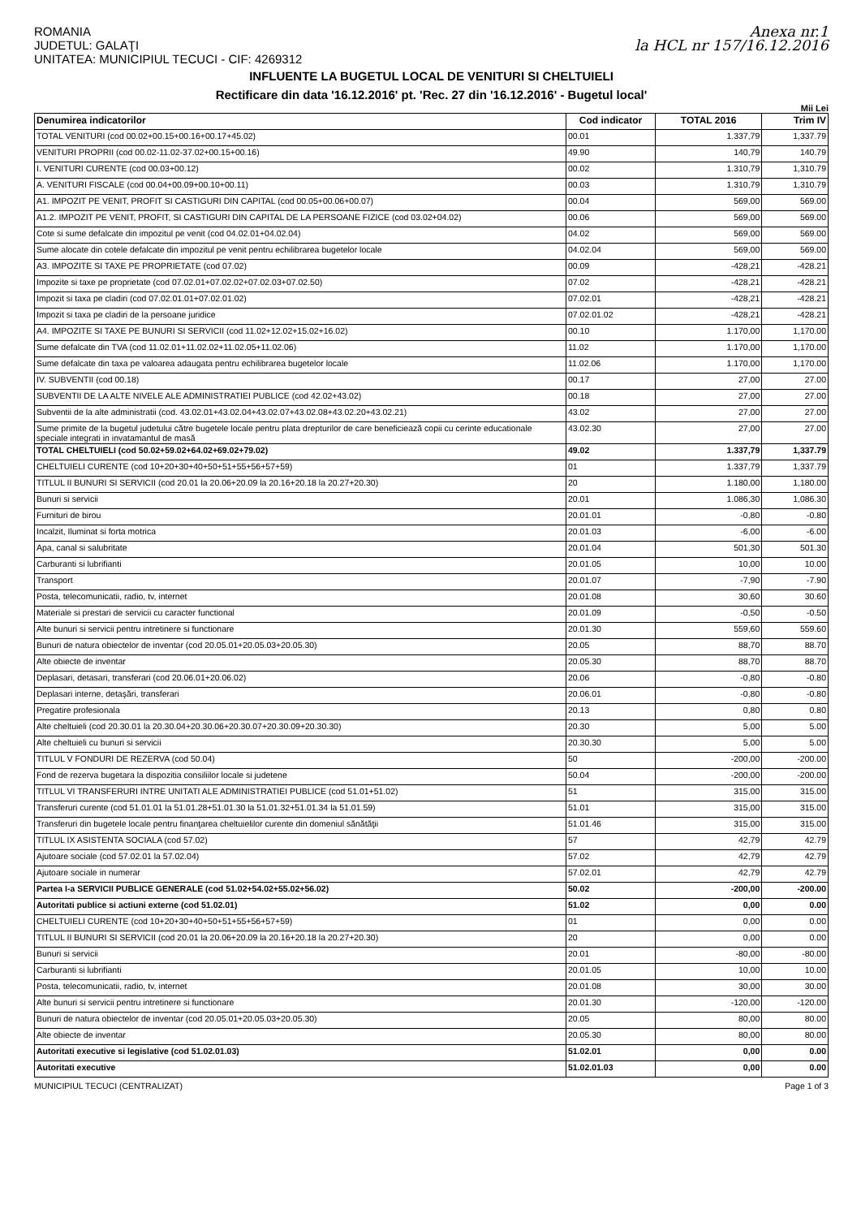ROMANIA
JUDETUL: GALAŢI
UNITATEA: MUNICIPIUL TECUCI - CIF: 4269312
Anexa nr.1
la HCL nr 157/16.12.2016
INFLUENTE LA BUGETUL LOCAL DE VENITURI SI CHELTUIELI
Rectificare din data '16.12.2016' pt. 'Rec. 27 din '16.12.2016' - Bugetul local'
Mii Lei
| Denumirea indicatorilor | Cod indicator | TOTAL 2016 | Trim IV |
| --- | --- | --- | --- |
| TOTAL VENITURI (cod 00.02+00.15+00.16+00.17+45.02) | 00.01 | 1.337,79 | 1,337.79 |
| VENITURI PROPRII (cod 00.02-11.02-37.02+00.15+00.16) | 49.90 | 140,79 | 140.79 |
| I. VENITURI CURENTE (cod 00.03+00.12) | 00.02 | 1.310,79 | 1,310.79 |
| A. VENITURI FISCALE (cod 00.04+00.09+00.10+00.11) | 00.03 | 1.310,79 | 1,310.79 |
| A1. IMPOZIT PE VENIT, PROFIT SI CASTIGURI DIN CAPITAL (cod 00.05+00.06+00.07) | 00.04 | 569,00 | 569.00 |
| A1.2. IMPOZIT PE VENIT, PROFIT, SI CASTIGURI DIN CAPITAL DE LA PERSOANE FIZICE (cod 03.02+04.02) | 00.06 | 569,00 | 569.00 |
| Cote si sume defalcate din impozitul pe venit (cod 04.02.01+04.02.04) | 04.02 | 569,00 | 569.00 |
| Sume alocate din cotele defalcate din impozitul pe venit pentru echilibrarea bugetelor locale | 04.02.04 | 569,00 | 569.00 |
| A3. IMPOZITE SI TAXE PE PROPRIETATE (cod 07.02) | 00.09 | -428,21 | -428.21 |
| Impozite si taxe pe proprietate (cod 07.02.01+07.02.02+07.02.03+07.02.50) | 07.02 | -428,21 | -428.21 |
| Impozit si taxa pe cladiri (cod 07.02.01.01+07.02.01.02) | 07.02.01 | -428,21 | -428.21 |
| Impozit si taxa pe cladiri de la persoane juridice | 07.02.01.02 | -428,21 | -428.21 |
| A4. IMPOZITE SI TAXE PE BUNURI SI SERVICII (cod 11.02+12.02+15.02+16.02) | 00.10 | 1.170,00 | 1,170.00 |
| Sume defalcate din TVA (cod 11.02.01+11.02.02+11.02.05+11.02.06) | 11.02 | 1.170,00 | 1,170.00 |
| Sume defalcate din taxa pe valoarea adaugata pentru echilibrarea bugetelor locale | 11.02.06 | 1.170,00 | 1,170.00 |
| IV. SUBVENTII (cod 00.18) | 00.17 | 27,00 | 27.00 |
| SUBVENTII DE LA ALTE NIVELE ALE ADMINISTRATIEI PUBLICE (cod 42.02+43.02) | 00.18 | 27,00 | 27.00 |
| Subventii de la alte administratii (cod. 43.02.01+43.02.04+43.02.07+43.02.08+43.02.20+43.02.21) | 43.02 | 27,00 | 27.00 |
| Sume primite de la bugetul judetului către bugetele locale pentru plata drepturilor de care beneficiează copii cu cerinte educationale speciale integrati in invatamantul de masă | 43.02.30 | 27,00 | 27.00 |
| TOTAL CHELTUIELI (cod 50.02+59.02+64.02+69.02+79.02) | 49.02 | 1.337,79 | 1,337.79 |
| CHELTUIELI CURENTE (cod 10+20+30+40+50+51+55+56+57+59) | 01 | 1.337,79 | 1,337.79 |
| TITLUL II BUNURI SI SERVICII (cod 20.01 la 20.06+20.09 la 20.16+20.18 la 20.27+20.30) | 20 | 1.180,00 | 1,180.00 |
| Bunuri si servicii | 20.01 | 1.086,30 | 1,086.30 |
| Furnituri de birou | 20.01.01 | -0,80 | -0.80 |
| Incalzit, Iluminat si forta motrica | 20.01.03 | -6,00 | -6.00 |
| Apa, canal si salubritate | 20.01.04 | 501,30 | 501.30 |
| Carburanti si lubrifianti | 20.01.05 | 10,00 | 10.00 |
| Transport | 20.01.07 | -7,90 | -7.90 |
| Posta, telecomunicatii, radio, tv, internet | 20.01.08 | 30,60 | 30.60 |
| Materiale si prestari de servicii cu caracter functional | 20.01.09 | -0,50 | -0.50 |
| Alte bunuri si servicii pentru intretinere si functionare | 20.01.30 | 559,60 | 559.60 |
| Bunuri de natura obiectelor de inventar (cod 20.05.01+20.05.03+20.05.30) | 20.05 | 88,70 | 88.70 |
| Alte obiecte de inventar | 20.05.30 | 88,70 | 88.70 |
| Deplasari, detasari, transferari (cod 20.06.01+20.06.02) | 20.06 | -0,80 | -0.80 |
| Deplasari interne, detaşări, transferari | 20.06.01 | -0,80 | -0.80 |
| Pregatire profesionala | 20.13 | 0,80 | 0.80 |
| Alte cheltuieli (cod 20.30.01 la 20.30.04+20.30.06+20.30.07+20.30.09+20.30.30) | 20.30 | 5,00 | 5.00 |
| Alte cheltuieli cu bunuri si servicii | 20.30.30 | 5,00 | 5.00 |
| TITLUL V FONDURI DE REZERVA (cod 50.04) | 50 | -200,00 | -200.00 |
| Fond de rezerva bugetara la dispozitia consiliilor locale si judetene | 50.04 | -200,00 | -200.00 |
| TITLUL VI TRANSFERURI INTRE UNITATI ALE ADMINISTRATIEI PUBLICE (cod 51.01+51.02) | 51 | 315,00 | 315.00 |
| Transferuri curente (cod 51.01.01 la 51.01.28+51.01.30 la 51.01.32+51.01.34 la 51.01.59) | 51.01 | 315,00 | 315.00 |
| Transferuri din bugetele locale pentru finanţarea cheltuielilor curente din domeniul sănătăţii | 51.01.46 | 315,00 | 315.00 |
| TITLUL IX ASISTENTA SOCIALA (cod 57.02) | 57 | 42,79 | 42.79 |
| Ajutoare sociale (cod 57.02.01 la 57.02.04) | 57.02 | 42,79 | 42.79 |
| Ajutoare sociale in numerar | 57.02.01 | 42,79 | 42.79 |
| Partea I-a SERVICII PUBLICE GENERALE (cod 51.02+54.02+55.02+56.02) | 50.02 | -200,00 | -200.00 |
| Autoritati publice si actiuni externe (cod 51.02.01) | 51.02 | 0,00 | 0.00 |
| CHELTUIELI CURENTE (cod 10+20+30+40+50+51+55+56+57+59) | 01 | 0,00 | 0.00 |
| TITLUL II BUNURI SI SERVICII (cod 20.01 la 20.06+20.09 la 20.16+20.18 la 20.27+20.30) | 20 | 0,00 | 0.00 |
| Bunuri si servicii | 20.01 | -80,00 | -80.00 |
| Carburanti si lubrifianti | 20.01.05 | 10,00 | 10.00 |
| Posta, telecomunicatii, radio, tv, internet | 20.01.08 | 30,00 | 30.00 |
| Alte bunuri si servicii pentru intretinere si functionare | 20.01.30 | -120,00 | -120.00 |
| Bunuri de natura obiectelor de inventar (cod 20.05.01+20.05.03+20.05.30) | 20.05 | 80,00 | 80.00 |
| Alte obiecte de inventar | 20.05.30 | 80,00 | 80.00 |
| Autoritati executive si legislative (cod 51.02.01.03) | 51.02.01 | 0,00 | 0.00 |
| Autoritati executive | 51.02.01.03 | 0,00 | 0.00 |
MUNICIPIUL TECUCI (CENTRALIZAT) Page 1 of 3